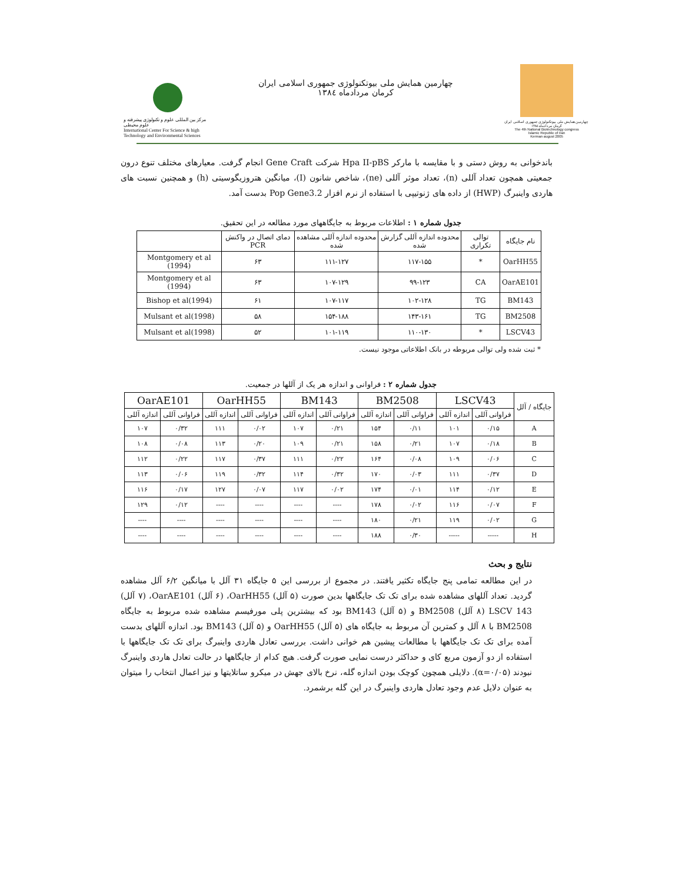مرکز بین المللی علوم و تکنولوژی پیشرفته و علوم محیطی
International Center For Science & high Technology and Environmental Sciences
چهارمین همایش ملی بیوتکنولوژی جمهوری اسلامی ایران
کرمان مردادماه ۱۳۸٤
چهارمین همایش ملی بیوتکنولوژی جمهوری اسلامی ایران
کرمان مردادماه ۱۳۸٤
The 4th National Biotechnology congress
Islamic Republic of Iran
Kerman august 2005
باندخوانی به روش دستی و با مقایسه با مارکر Hpa II-pBS شرکت Gene Craft انجام گرفت. معیارهای مختلف تنوع درون جمعیتی همچون تعداد آللی (n)، تعداد موثر آللی (ne)، شاخص شانون (I)، میانگین هتروزیگوسیتی (h) و همچنین نسبت های هاردی واینبرگ (HWP) از داده های ژنوتیپی با استفاده از نرم افزار Pop Gene3.2 بدست آمد.
جدول شماره ۱ : اطلاعات مربوط به جایگاههای مورد مطالعه در این تحقیق.
| نام جایگاه | توالی تکراری | محدوده اندازه آللی گزارش شده | محدوده اندازه آللی مشاهده شده | دمای اتصال در واکنش PCR | |
| --- | --- | --- | --- | --- | --- |
| OarHH55 | * | ۱۱۷-۱۵۵ | ۱۱۱-۱۲۷ | ۶۳ | Montgomery et al (1994) |
| OarAE101 | CA | ۹۹-۱۲۳ | ۱۰۷-۱۲۹ | ۶۳ | Montgomery et al (1994) |
| BM143 | TG | ۱۰۲-۱۲۸ | ۱۰۷-۱۱۷ | ۶۱ | Bishop et al(1994) |
| BM2508 | TG | ۱۴۳-۱۶۱ | ۱۵۴-۱۸۸ | ۵۸ | Mulsant et al(1998) |
| LSCV43 | * | ۱۱۰-۱۳۰ | ۱۰۱-۱۱۹ | ۵۲ | Mulsant et al(1998) |
* ثبت شده ولی توالی مربوطه در بانک اطلاعاتی موجود نیست.
جدول شماره ۲ : فراوانی و اندازه هر یک از آللها در جمعیت.
| جایگاه / آلل | LSCV43 | | BM2508 | | BM143 | | OarHH55 | | OarAE101 | |
| --- | --- | --- | --- | --- | --- | --- | --- | --- | --- | --- |
| | فراوانی آللی | اندازه آللی | فراوانی آللی | اندازه آللی | فراوانی آللی | اندازه آللی | فراوانی آللی | اندازه آللی | فراوانی آللی | اندازه آللی |
| A | ۰/۱۵ | ۱۰۱ | ۰/۱۱ | ۱۵۴ | ۰/۲۱ | ۱۰۷ | ۰/۰۲ | ۱۱۱ | ۰/۳۲ | ۱۰۷ |
| B | ۰/۱۸ | ۱۰۷ | ۰/۲۱ | ۱۵۸ | ۰/۲۱ | ۱۰۹ | ۰/۲۰ | ۱۱۳ | ۰/۰۸ | ۱۰۸ |
| C | ۰/۰۶ | ۱۰۹ | ۰/۰۸ | ۱۶۴ | ۰/۲۲ | ۱۱۱ | ۰/۳۷ | ۱۱۷ | ۰/۲۲ | ۱۱۲ |
| D | ۰/۳۷ | ۱۱۱ | ۰/۰۳ | ۱۷۰ | ۰/۳۲ | ۱۱۴ | ۰/۳۲ | ۱۱۹ | ۰/۰۶ | ۱۱۳ |
| E | ۰/۱۲ | ۱۱۴ | ۰/۰۱ | ۱۷۴ | ۰/۰۲ | ۱۱۷ | ۰/۰۷ | ۱۲۷ | ۰/۱۷ | ۱۱۶ |
| F | ۰/۰۷ | ۱۱۶ | ۰/۰۲ | ۱۷۸ | ---- | ---- | ---- | ---- | ۰/۱۲ | ۱۲۹ |
| G | ۰/۰۲ | ۱۱۹ | ۰/۲۱ | ۱۸۰ | ---- | ---- | ---- | ---- | ---- | ---- |
| H | ----- | ----- | ۰/۳۰ | ۱۸۸ | ---- | ---- | ---- | ---- | ---- | ---- |
نتایج و بحث
در این مطالعه تمامی پنج جایگاه تکثیر یافتند. در مجموع از بررسی این ۵ جایگاه ۳۱ آلل با میانگین ۶/۲ آلل مشاهده گردید. تعداد آللهای مشاهده شده برای تک تک جایگاهها بدین صورت (۵ آلل) OarHH55، (۶ آلل) OarAE101، (۷ آلل) LSCV 143 (۸ آلل) BM2508 و (۵ آلل) BM143 بود که بیشترین پلی مورفیسم مشاهده شده مربوط به جایگاه BM2508 با ۸ آلل و کمترین آن مربوط به جایگاه های (۵ آلل) OarHH55 و (۵ آلل) BM143 بود. اندازه آللهای بدست آمده برای تک تک جایگاهها با مطالعات پیشین هم خوانی داشت. بررسی تعادل هاردی واینبرگ برای تک تک جایگاهها با استفاده از دو آزمون مربع کای و حداکثر درست نمایی صورت گرفت. هیچ کدام از جایگاهها در حالت تعادل هاردی واینبرگ نبودند (α=۰/۰۵). دلایلی همچون کوچک بودن اندازه گله، نرخ بالای جهش در میکرو ساتلایتها و نیز اعمال انتخاب را میتوان به عنوان دلایل عدم وجود تعادل هاردی واینبرگ در این گله برشمرد.